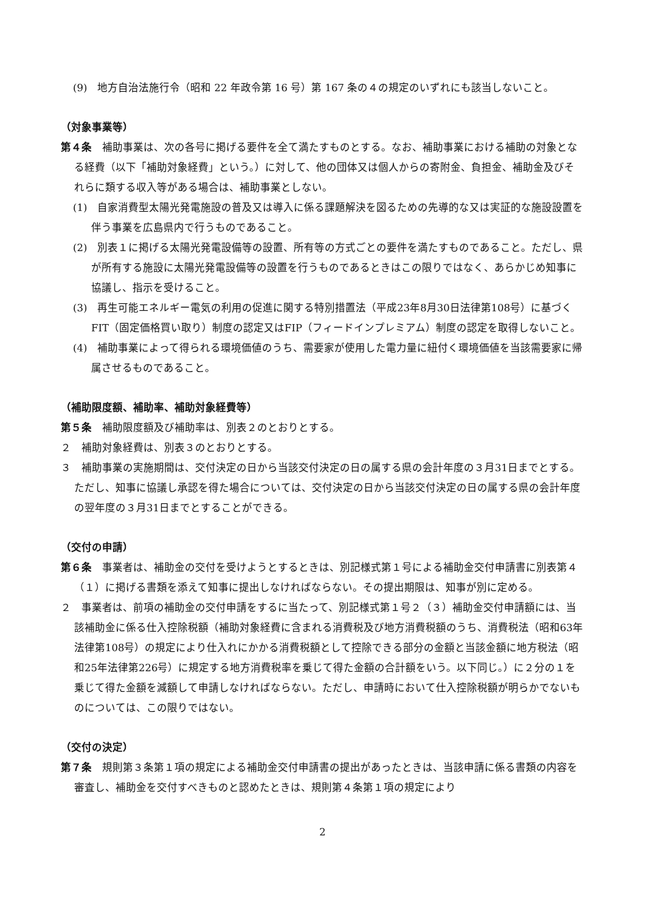(9)　地方自治法施行令（昭和 22 年政令第 16 号）第 167 条の４の規定のいずれにも該当しないこと。
（対象事業等）
第４条　補助事業は、次の各号に掲げる要件を全て満たすものとする。なお、補助事業における補助の対象となる経費（以下「補助対象経費」という。）に対して、他の団体又は個人からの寄附金、負担金、補助金及びそれらに類する収入等がある場合は、補助事業としない。
(1)　自家消費型太陽光発電施設の普及又は導入に係る課題解決を図るための先導的な又は実証的な施設設置を伴う事業を広島県内で行うものであること。
(2)　別表１に掲げる太陽光発電設備等の設置、所有等の方式ごとの要件を満たすものであること。ただし、県が所有する施設に太陽光発電設備等の設置を行うものであるときはこの限りではなく、あらかじめ知事に協議し、指示を受けること。
(3)　再生可能エネルギー電気の利用の促進に関する特別措置法（平成23年8月30日法律第108号）に基づくFIT（固定価格買い取り）制度の認定又はFIP（フィードインプレミアム）制度の認定を取得しないこと。
(4)　補助事業によって得られる環境価値のうち、需要家が使用した電力量に紐付く環境価値を当該需要家に帰属させるものであること。
（補助限度額、補助率、補助対象経費等）
第５条　補助限度額及び補助率は、別表２のとおりとする。
２　補助対象経費は、別表３のとおりとする。
３　補助事業の実施期間は、交付決定の日から当該交付決定の日の属する県の会計年度の３月31日までとする。ただし、知事に協議し承認を得た場合については、交付決定の日から当該交付決定の日の属する県の会計年度の翌年度の３月31日までとすることができる。
（交付の申請）
第６条　事業者は、補助金の交付を受けようとするときは、別記様式第１号による補助金交付申請書に別表第４（１）に掲げる書類を添えて知事に提出しなければならない。その提出期限は、知事が別に定める。
２　事業者は、前項の補助金の交付申請をするに当たって、別記様式第１号２（３）補助金交付申請額には、当該補助金に係る仕入控除税額（補助対象経費に含まれる消費税及び地方消費税額のうち、消費税法（昭和63年法律第108号）の規定により仕入れにかかる消費税額として控除できる部分の金額と当該金額に地方税法（昭和25年法律第226号）に規定する地方消費税率を乗じて得た金額の合計額をいう。以下同じ。）に２分の１を乗じて得た金額を減額して申請しなければならない。ただし、申請時において仕入控除税額が明らかでないものについては、この限りではない。
（交付の決定）
第７条　規則第３条第１項の規定による補助金交付申請書の提出があったときは、当該申請に係る書類の内容を審査し、補助金を交付すべきものと認めたときは、規則第４条第１項の規定により
2